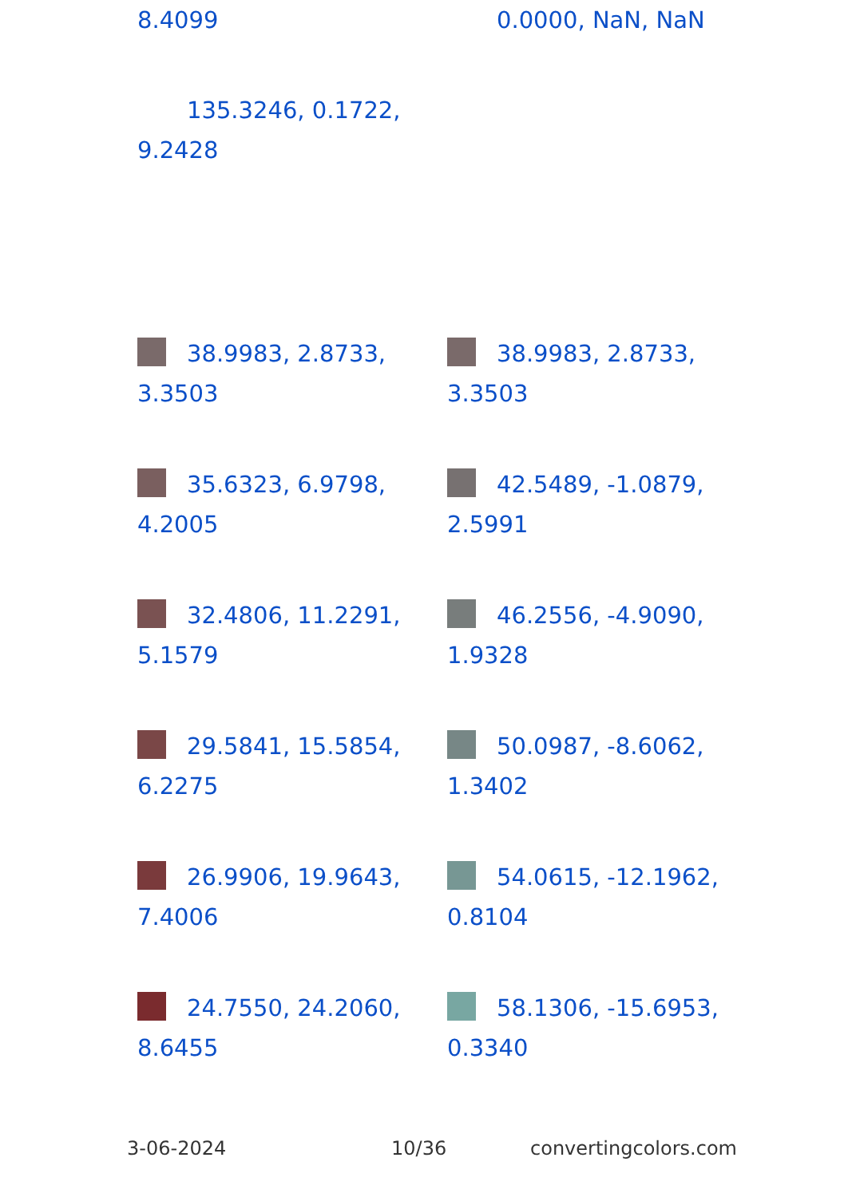8.4099 0.0000, NaN, NaN
135.3246, 0.1722, 9.2428
38.9983, 2.8733, 3.3503
38.9983, 2.8733, 3.3503
35.6323, 6.9798, 4.2005
42.5489, -1.0879, 2.5991
32.4806, 11.2291, 5.1579
46.2556, -4.9090, 1.9328
29.5841, 15.5854, 6.2275
50.0987, -8.6062, 1.3402
26.9906, 19.9643, 7.4006
54.0615, -12.1962, 0.8104
24.7550, 24.2060, 8.6455
58.1306, -15.6953, 0.3340
3-06-2024 10/36 convertingcolors.com